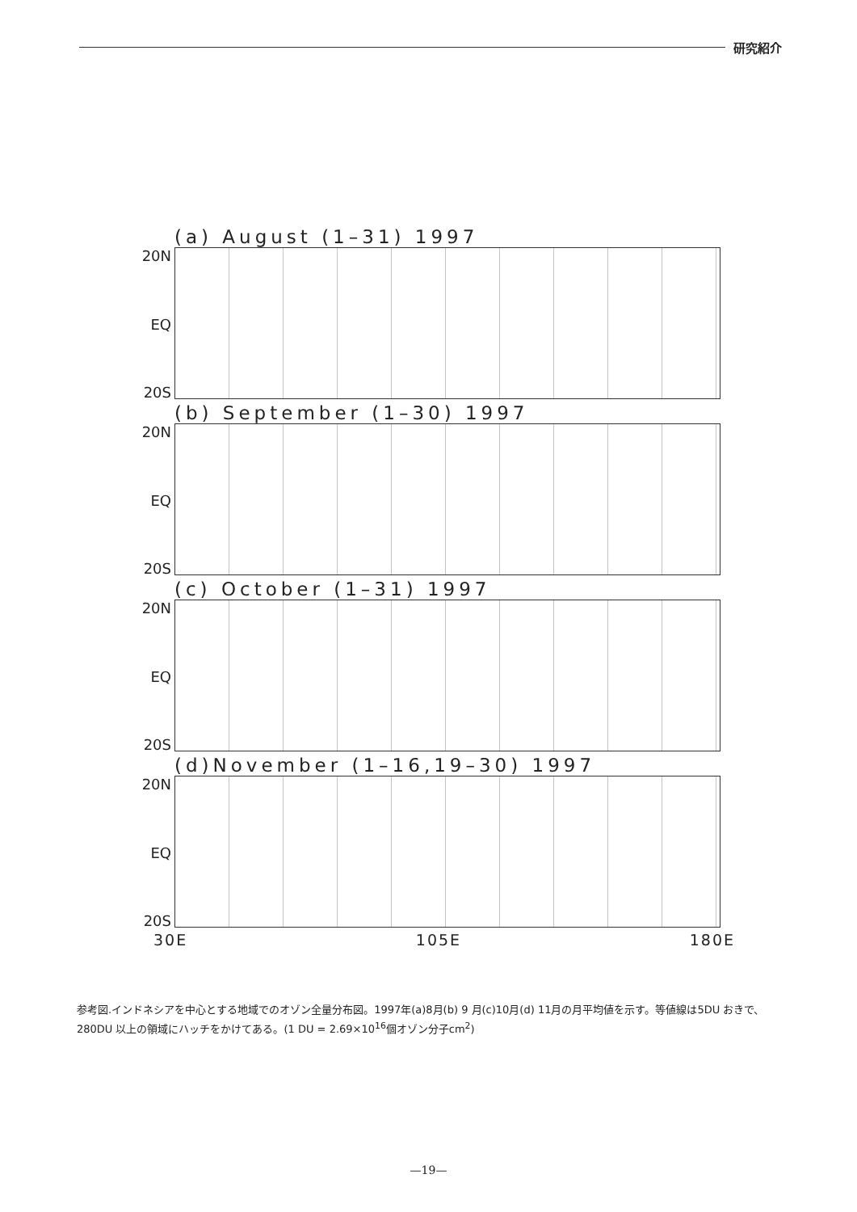研究紹介
(a) August (1–31) 1997
20N
EQ
20S
(b) September (1–30) 1997
20N
EQ
20S
(c) October (1–31) 1997
20N
EQ
20S
(d)November (1–16,19–30) 1997
20N
EQ
20S
30E 105E 180E
参考図.インドネシアを中心とする地域でのオゾン全量分布図。1997年(a)8月(b) 9 月(c)10月(d) 11月の月平均値を示す。等値線は5DU おきで、280DU 以上の領域にハッチをかけてある。(1 DU = 2.69×10<sup>16</sup>個オゾン分子cm<sup>2</sup>)
—19—